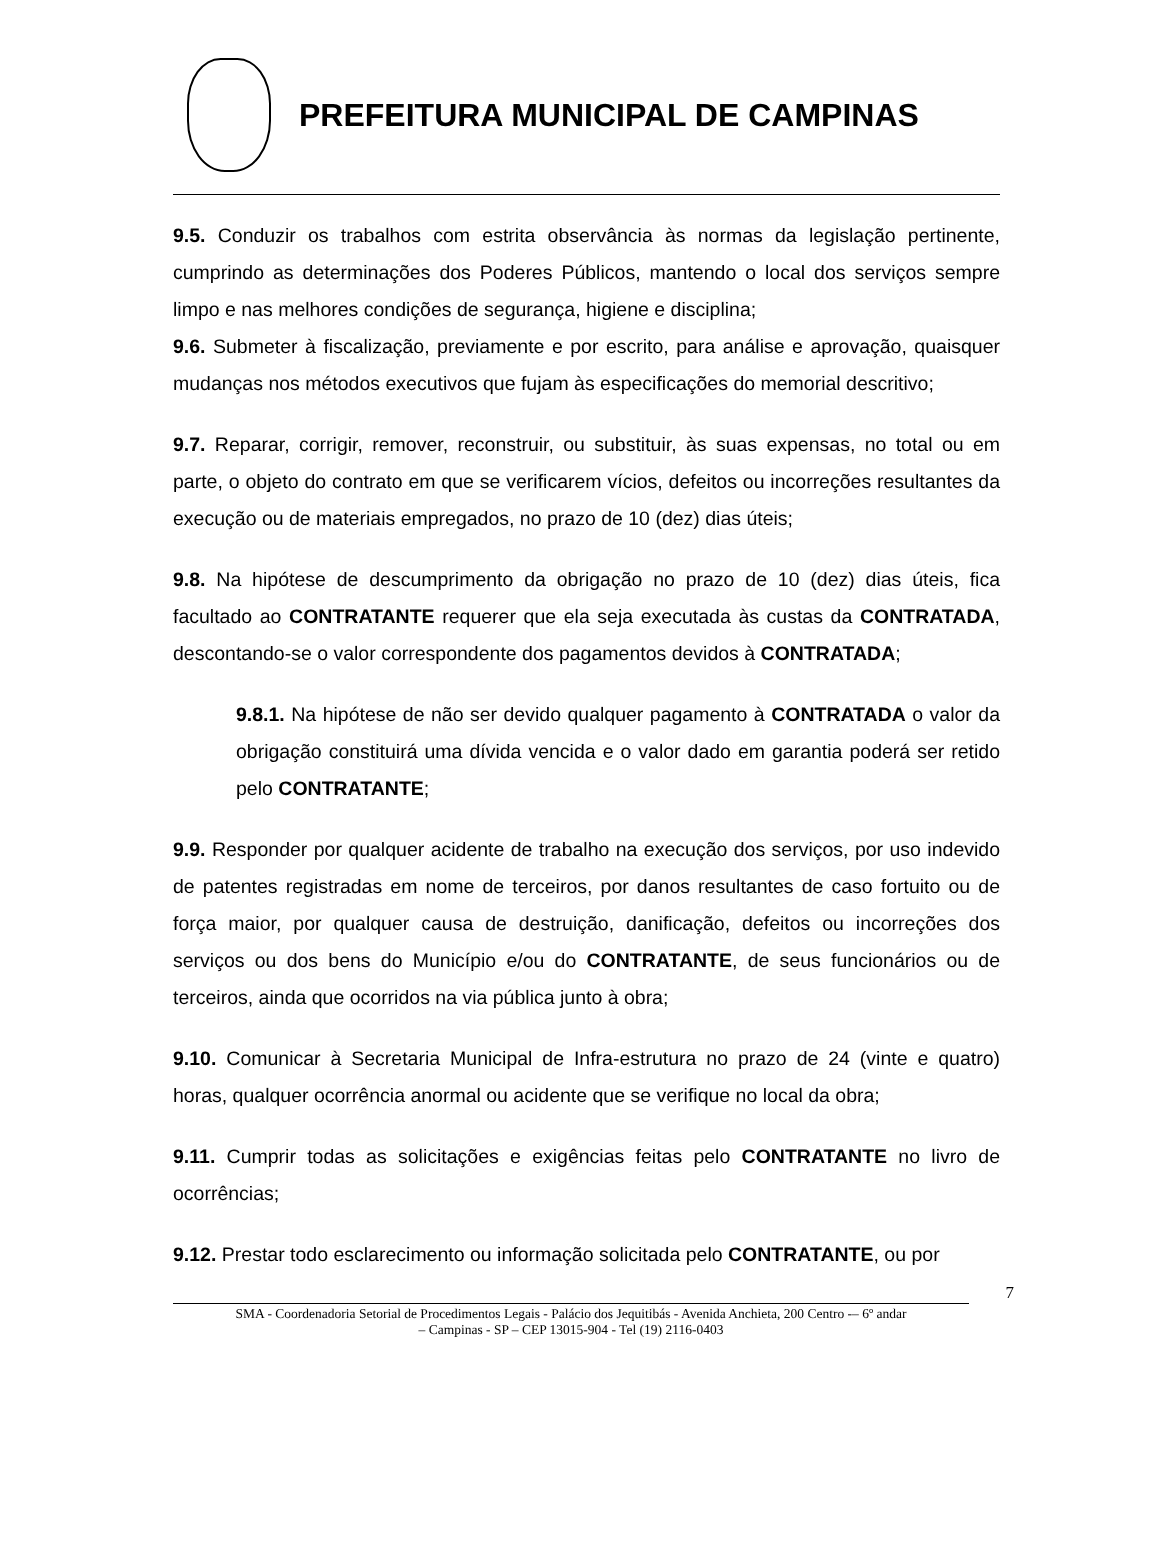PREFEITURA MUNICIPAL DE CAMPINAS
9.5. Conduzir os trabalhos com estrita observância às normas da legislação pertinente, cumprindo as determinações dos Poderes Públicos, mantendo o local dos serviços sempre limpo e nas melhores condições de segurança, higiene e disciplina;
9.6. Submeter à fiscalização, previamente e por escrito, para análise e aprovação, quaisquer mudanças nos métodos executivos que fujam às especificações do memorial descritivo;
9.7. Reparar, corrigir, remover, reconstruir, ou substituir, às suas expensas, no total ou em parte, o objeto do contrato em que se verificarem vícios, defeitos ou incorreções resultantes da execução ou de materiais empregados, no prazo de 10 (dez) dias úteis;
9.8. Na hipótese de descumprimento da obrigação no prazo de 10 (dez) dias úteis, fica facultado ao CONTRATANTE requerer que ela seja executada às custas da CONTRATADA, descontando-se o valor correspondente dos pagamentos devidos à CONTRATADA;
9.8.1. Na hipótese de não ser devido qualquer pagamento à CONTRATADA o valor da obrigação constituirá uma dívida vencida e o valor dado em garantia poderá ser retido pelo CONTRATANTE;
9.9. Responder por qualquer acidente de trabalho na execução dos serviços, por uso indevido de patentes registradas em nome de terceiros, por danos resultantes de caso fortuito ou de força maior, por qualquer causa de destruição, danificação, defeitos ou incorreções dos serviços ou dos bens do Município e/ou do CONTRATANTE, de seus funcionários ou de terceiros, ainda que ocorridos na via pública junto à obra;
9.10. Comunicar à Secretaria Municipal de Infra-estrutura no prazo de 24 (vinte e quatro) horas, qualquer ocorrência anormal ou acidente que se verifique no local da obra;
9.11. Cumprir todas as solicitações e exigências feitas pelo CONTRATANTE no livro de ocorrências;
9.12. Prestar todo esclarecimento ou informação solicitada pelo CONTRATANTE, ou por
7
SMA - Coordenadoria Setorial de Procedimentos Legais - Palácio dos Jequitibás - Avenida Anchieta, 200 Centro -– 6º andar
– Campinas - SP – CEP 13015-904 - Tel (19) 2116-0403